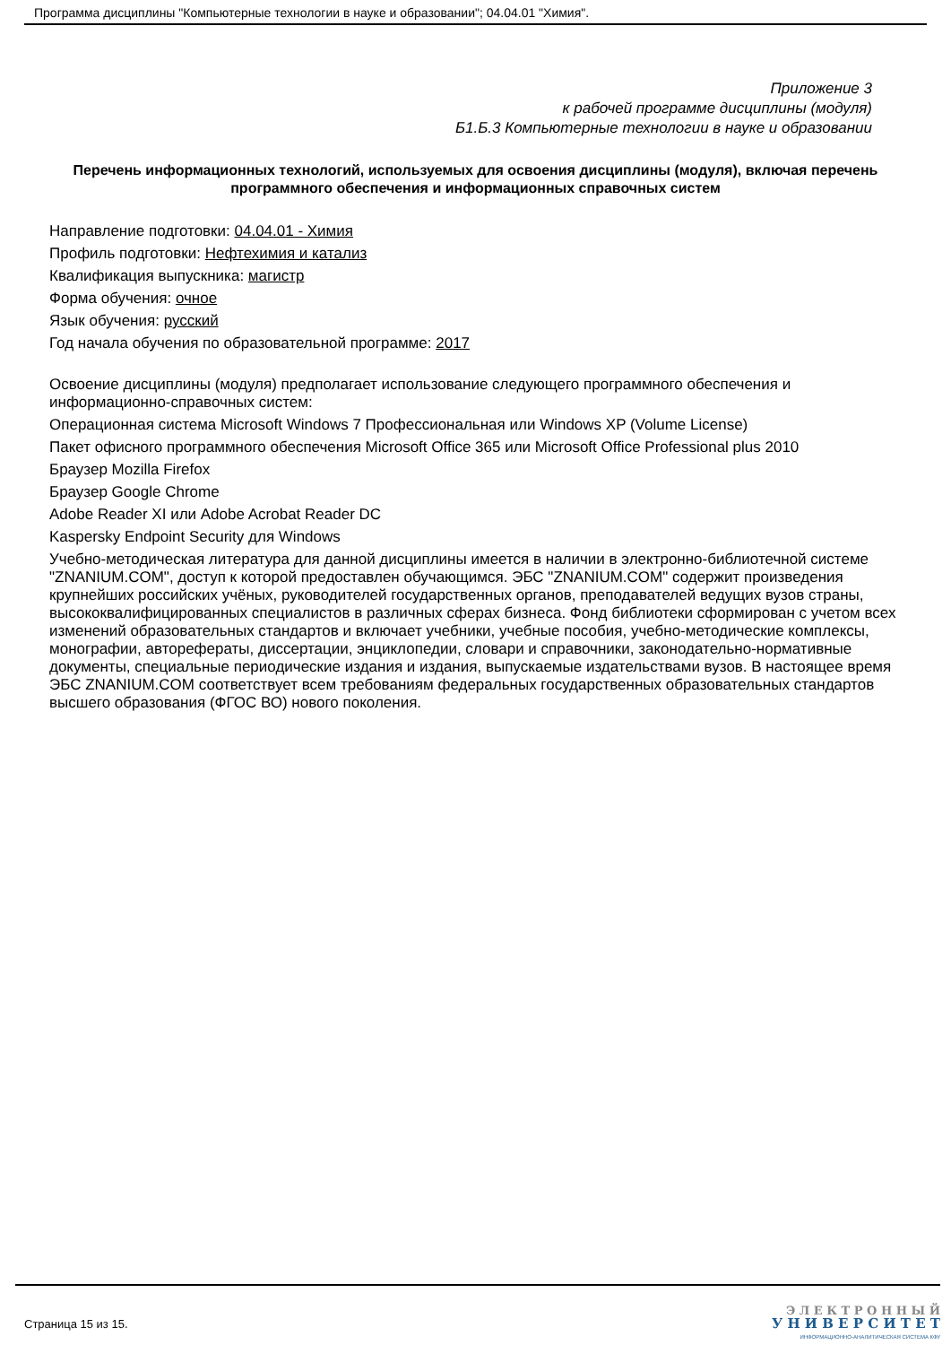Программа дисциплины "Компьютерные технологии в науке и образовании"; 04.04.01 "Химия".
Приложение 3
к рабочей программе дисциплины (модуля)
Б1.Б.3 Компьютерные технологии в науке и образовании
Перечень информационных технологий, используемых для освоения дисциплины (модуля), включая перечень программного обеспечения и информационных справочных систем
Направление подготовки: 04.04.01 - Химия
Профиль подготовки: Нефтехимия и катализ
Квалификация выпускника: магистр
Форма обучения: очное
Язык обучения: русский
Год начала обучения по образовательной программе: 2017
Освоение дисциплины (модуля) предполагает использование следующего программного обеспечения и информационно-справочных систем:
Операционная система Microsoft Windows 7 Профессиональная или Windows XP (Volume License)
Пакет офисного программного обеспечения Microsoft Office 365 или Microsoft Office Professional plus 2010
Браузер Mozilla Firefox
Браузер Google Chrome
Adobe Reader XI или Adobe Acrobat Reader DC
Kaspersky Endpoint Security для Windows
Учебно-методическая литература для данной дисциплины имеется в наличии в электронно-библиотечной системе "ZNANIUM.COM", доступ к которой предоставлен обучающимся. ЭБС "ZNANIUM.COM" содержит произведения крупнейших российских учёных, руководителей государственных органов, преподавателей ведущих вузов страны, высококвалифицированных специалистов в различных сферах бизнеса. Фонд библиотеки сформирован с учетом всех изменений образовательных стандартов и включает учебники, учебные пособия, учебно-методические комплексы, монографии, авторефераты, диссертации, энциклопедии, словари и справочники, законодательно-нормативные документы, специальные периодические издания и издания, выпускаемые издательствами вузов. В настоящее время ЭБС ZNANIUM.COM соответствует всем требованиям федеральных государственных образовательных стандартов высшего образования (ФГОС ВО) нового поколения.
Страница 15 из 15.
Э Л Е К Т Р О Н Н Ы Й
У Н И В Е Р С И Т Е Т
ИНФОРМАЦИОННО-АНАЛИТИЧЕСКАЯ СИСТЕМА КФУ